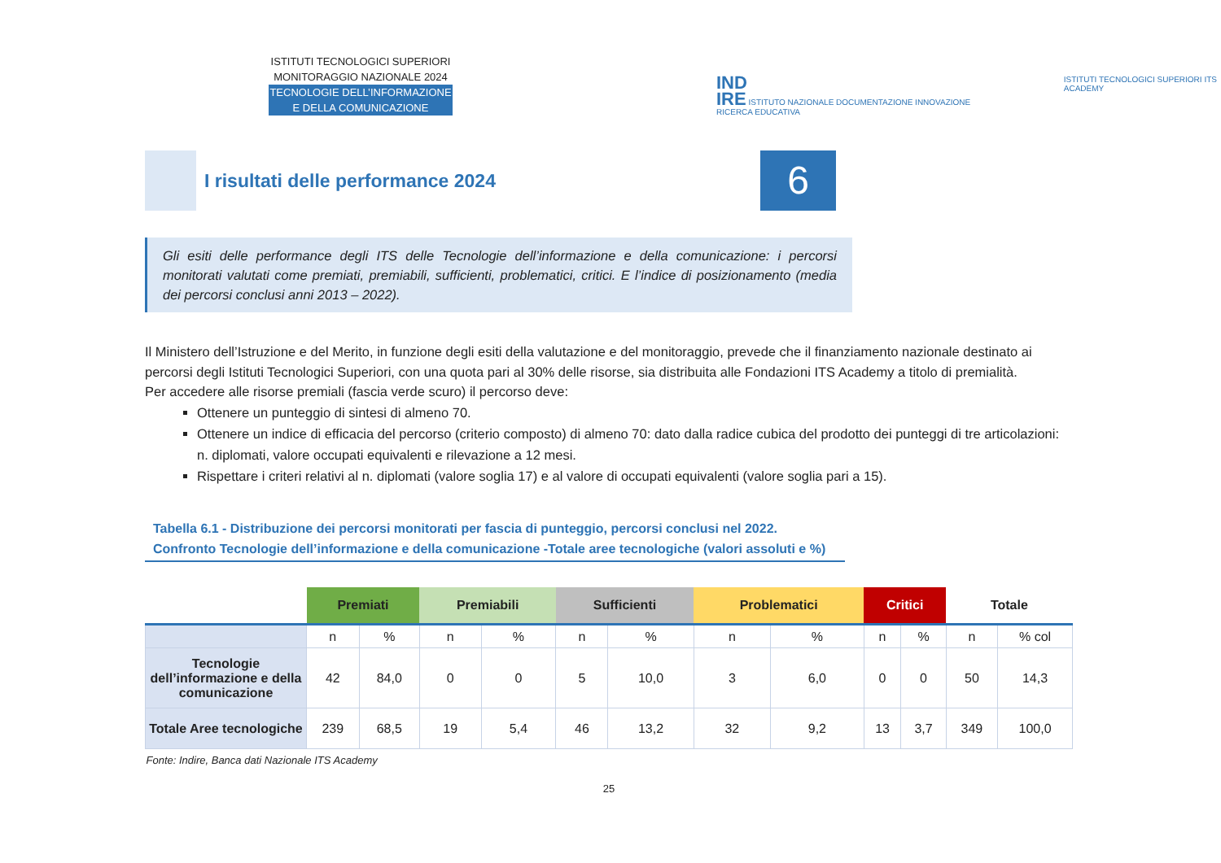ISTITUTI TECNOLOGICI SUPERIORI
MONITORAGGIO NAZIONALE 2024
TECNOLOGIE DELL’INFORMAZIONE
E DELLA COMUNICAZIONE
IND
IRE ISTITUTO NAZIONALE DOCUMENTAZIONE INNOVAZIONE RICERCA EDUCATIVA
ISTITUTI TECNOLOGICI SUPERIORI ITS ACADEMY
I risultati delle performance 2024
6
Gli esiti delle performance degli ITS delle Tecnologie dell’informazione e della comunicazione: i percorsi monitorati valutati come premiati, premiabili, sufficienti, problematici, critici. E l’indice di posizionamento (media dei percorsi conclusi anni 2013 – 2022).
Il Ministero dell’Istruzione e del Merito, in funzione degli esiti della valutazione e del monitoraggio, prevede che il finanziamento nazionale destinato ai percorsi degli Istituti Tecnologici Superiori, con una quota pari al 30% delle risorse, sia distribuita alle Fondazioni ITS Academy a titolo di premialità.
Per accedere alle risorse premiali (fascia verde scuro) il percorso deve:
Ottenere un punteggio di sintesi di almeno 70.
Ottenere un indice di efficacia del percorso (criterio composto) di almeno 70: dato dalla radice cubica del prodotto dei punteggi di tre articolazioni: n. diplomati, valore occupati equivalenti e rilevazione a 12 mesi.
Rispettare i criteri relativi al n. diplomati (valore soglia 17) e al valore di occupati equivalenti (valore soglia pari a 15).
Tabella 6.1 - Distribuzione dei percorsi monitorati per fascia di punteggio, percorsi conclusi nel 2022.
Confronto Tecnologie dell’informazione e della comunicazione -Totale aree tecnologiche (valori assoluti e %)
| | Premiati | | Premiabili | | Sufficienti | | Problematici | | Critici | | Totale | |
| --- | --- | --- | --- | --- | --- | --- | --- | --- | --- | --- | --- | --- |
| | n | % | n | % | n | % | n | % | n | % | n | % col |
| Tecnologie dell’informazione e della comunicazione | 42 | 84,0 | 0 | 0 | 5 | 10,0 | 3 | 6,0 | 0 | 0 | 50 | 14,3 |
| Totale Aree tecnologiche | 239 | 68,5 | 19 | 5,4 | 46 | 13,2 | 32 | 9,2 | 13 | 3,7 | 349 | 100,0 |
| Fonte: Indire, Banca dati Nazionale ITS Academy | | | | | | | | | | | | |
| 25 | | | | | | | | | | | | |